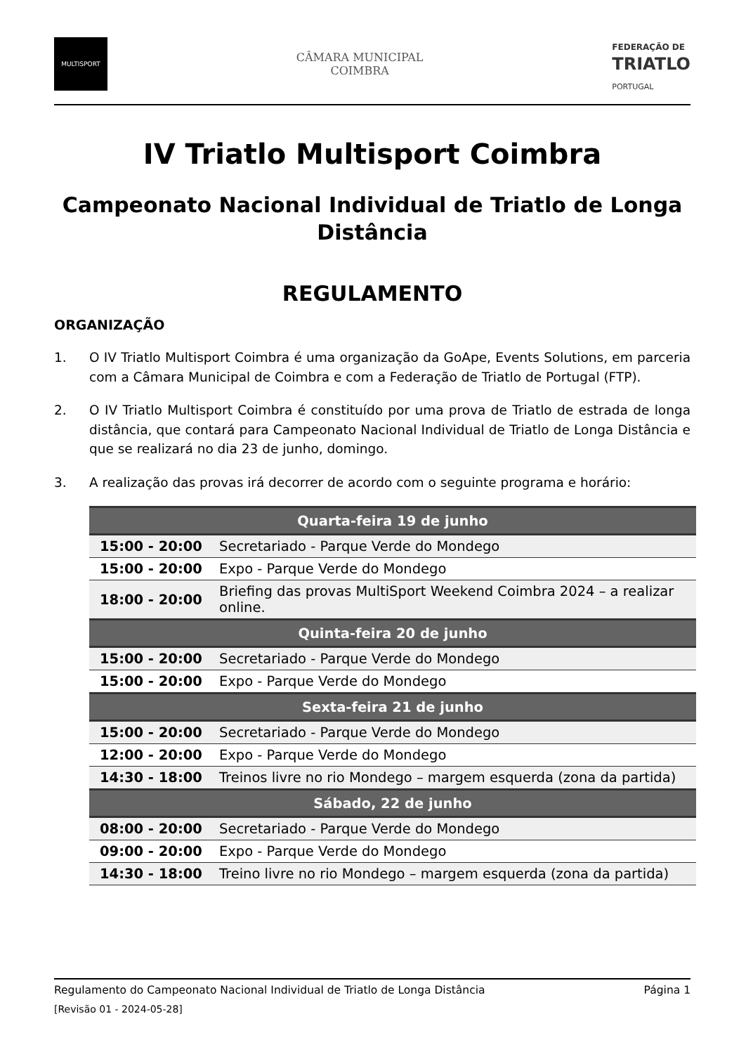MULTISPORT
CÂMARA MUNICIPAL
COIMBRA
FEDERAÇÃO DE
TRIATLO
PORTUGAL
IV Triatlo Multisport Coimbra
Campeonato Nacional Individual de Triatlo de Longa Distância
REGULAMENTO
ORGANIZAÇÃO
1. O IV Triatlo Multisport Coimbra é uma organização da GoApe, Events Solutions, em parceria com a Câmara Municipal de Coimbra e com a Federação de Triatlo de Portugal (FTP).
2. O IV Triatlo Multisport Coimbra é constituído por uma prova de Triatlo de estrada de longa distância, que contará para Campeonato Nacional Individual de Triatlo de Longa Distância e que se realizará no dia 23 de junho, domingo.
3. A realização das provas irá decorrer de acordo com o seguinte programa e horário:
| Quarta-feira 19 de junho | |
| --- | --- |
| 15:00 - 20:00 | Secretariado - Parque Verde do Mondego |
| 15:00 - 20:00 | Expo - Parque Verde do Mondego |
| 18:00 - 20:00 | Briefing das provas MultiSport Weekend Coimbra 2024 – a realizar online. |
| Quinta-feira 20 de junho | |
| 15:00 - 20:00 | Secretariado - Parque Verde do Mondego |
| 15:00 - 20:00 | Expo - Parque Verde do Mondego |
| Sexta-feira 21 de junho | |
| 15:00 - 20:00 | Secretariado - Parque Verde do Mondego |
| 12:00 - 20:00 | Expo - Parque Verde do Mondego |
| 14:30 - 18:00 | Treinos livre no rio Mondego – margem esquerda (zona da partida) |
| Sábado, 22 de junho | |
| 08:00 - 20:00 | Secretariado - Parque Verde do Mondego |
| 09:00 - 20:00 | Expo - Parque Verde do Mondego |
| 14:30 - 18:00 | Treino livre no rio Mondego – margem esquerda (zona da partida) |
Regulamento do Campeonato Nacional Individual de Triatlo de Longa Distância Página 1
[Revisão 01 - 2024-05-28]